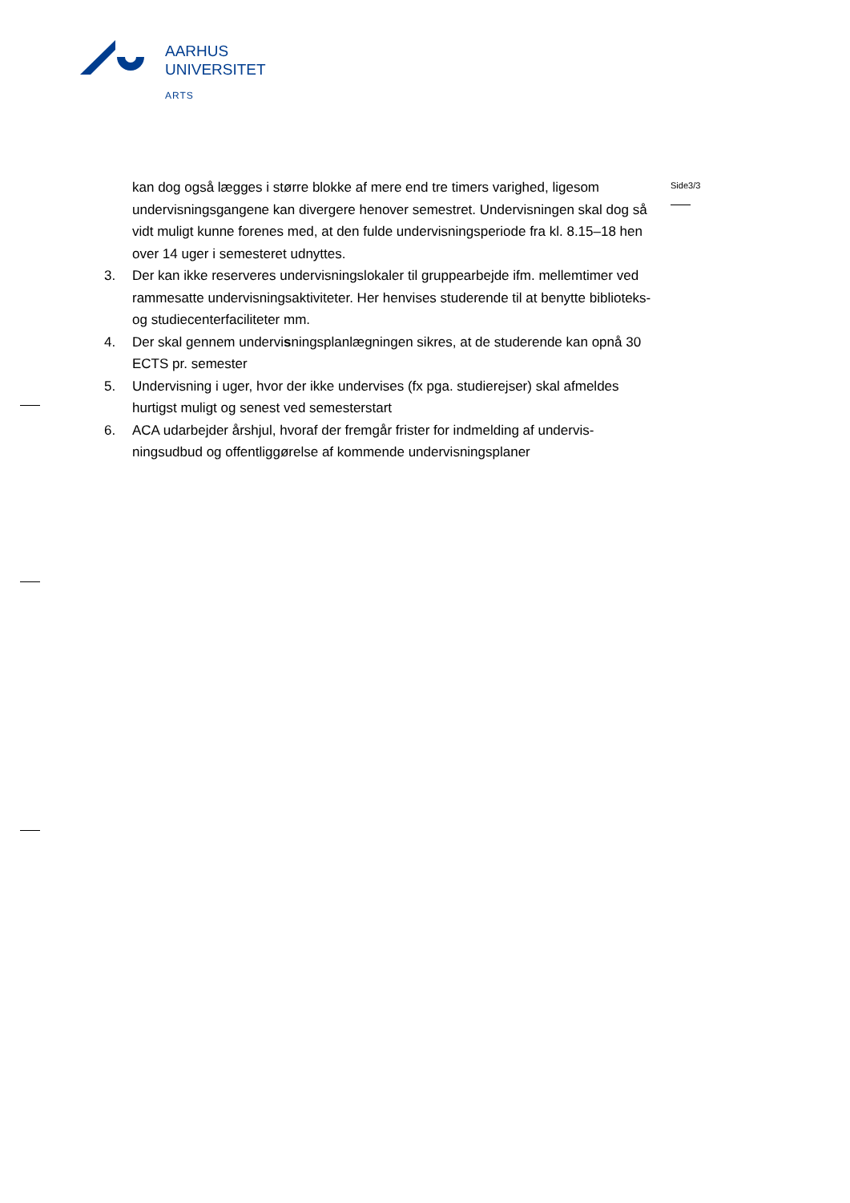AARHUS
UNIVERSITET
ARTS
Side3/3
kan dog også lægges i større blokke af mere end tre timers varighed, ligesom undervisningsgangene kan divergere henover semestret. Undervisningen skal dog så vidt muligt kunne forenes med, at den fulde undervisningsperiode fra kl. 8.15–18 hen over 14 uger i semesteret udnyttes.
3. Der kan ikke reserveres undervisningslokaler til gruppearbejde ifm. mellemtimer ved rammesatte undervisningsaktiviteter. Her henvises studerende til at benytte biblioteks- og studiecenterfaciliteter mm.
4. Der skal gennem undervisningsplanlægningen sikres, at de studerende kan opnå 30 ECTS pr. semester
5. Undervisning i uger, hvor der ikke undervises (fx pga. studierejser) skal afmeldes hurtigst muligt og senest ved semesterstart
6. ACA udarbejder årshjul, hvoraf der fremgår frister for indmelding af undervis-ningsudbud og offentliggørelse af kommende undervisningsplaner